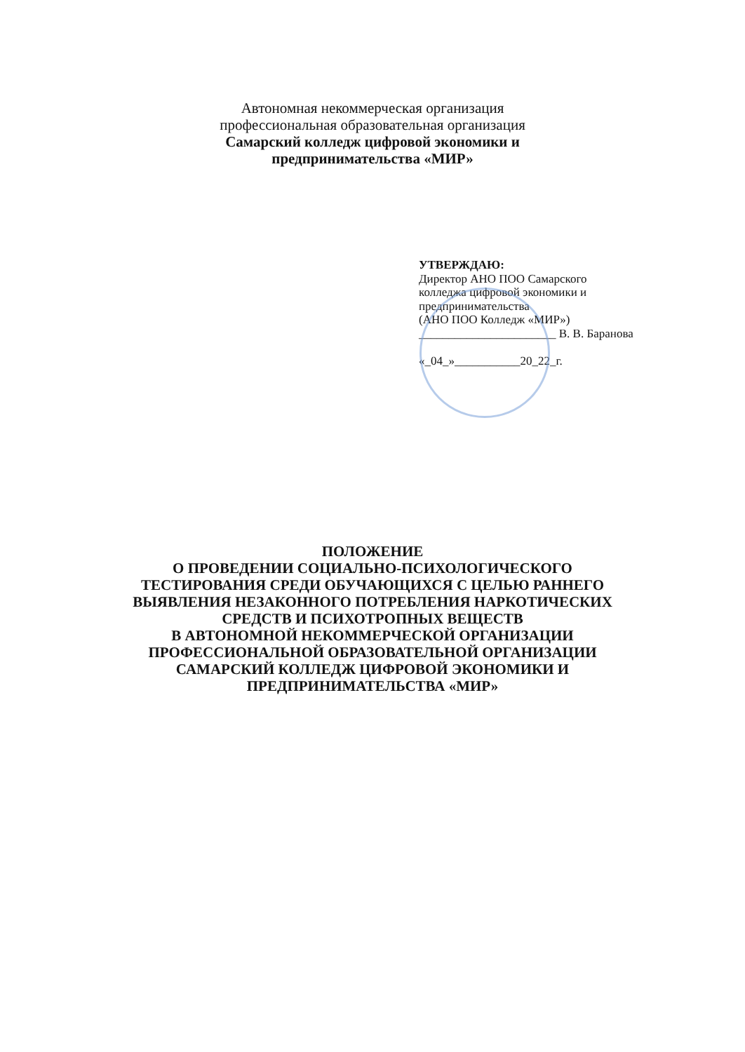Автономная некоммерческая организация
профессиональная образовательная организация
Самарский колледж цифровой экономики и
предпринимательства «МИР»
УТВЕРЖДАЮ:
Директор АНО ПОО Самарского
колледжа цифровой экономики и
предпринимательства
(АНО ПОО Колледж «МИР»)
_______________________ В. В. Баранова
«_04_»___________20_22_г.
ПОЛОЖЕНИЕ
О ПРОВЕДЕНИИ СОЦИАЛЬНО-ПСИХОЛОГИЧЕСКОГО
ТЕСТИРОВАНИЯ СРЕДИ ОБУЧАЮЩИХСЯ С ЦЕЛЬЮ РАННЕГО
ВЫЯВЛЕНИЯ НЕЗАКОННОГО ПОТРЕБЛЕНИЯ НАРКОТИЧЕСКИХ
СРЕДСТВ И ПСИХОТРОПНЫХ ВЕЩЕСТВ
В АВТОНОМНОЙ НЕКОММЕРЧЕСКОЙ ОРГАНИЗАЦИИ
ПРОФЕССИОНАЛЬНОЙ ОБРАЗОВАТЕЛЬНОЙ ОРГАНИЗАЦИИ
САМАРСКИЙ КОЛЛЕДЖ ЦИФРОВОЙ ЭКОНОМИКИ И
ПРЕДПРИНИМАТЕЛЬСТВА «МИР»